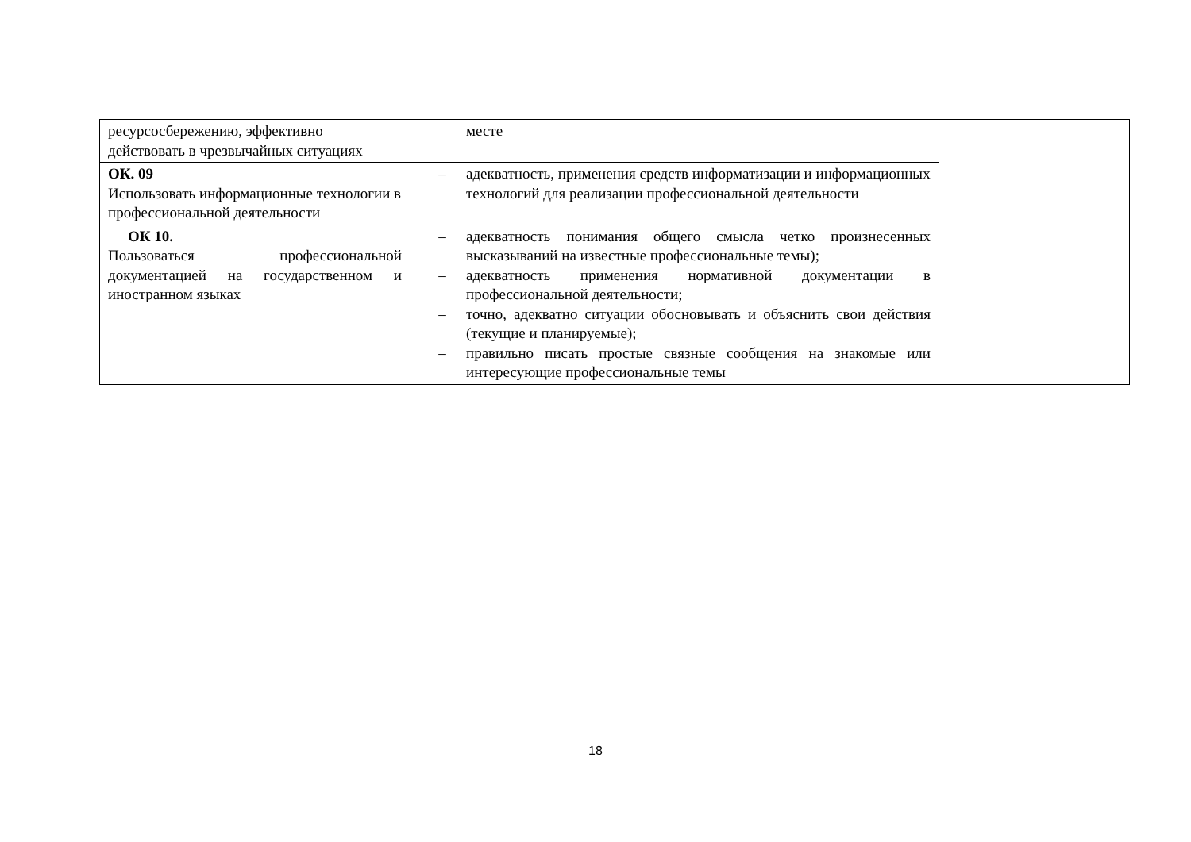| ресурсосбережению, эффективно действовать в чрезвычайных ситуациях | месте | |
| ОК. 09 Использовать информационные технологии в профессиональной деятельности | – адекватность, применения средств информатизации и информационных технологий для реализации профессиональной деятельности | |
| ОК 10. Пользоваться профессиональной документацией на государственном и иностранном языках | – адекватность понимания общего смысла четко произнесенных высказываний на известные профессиональные темы); – адекватность применения нормативной документации в профессиональной деятельности; – точно, адекватно ситуации обосновывать и объяснить свои действия (текущие и планируемые); – правильно писать простые связные сообщения на знакомые или интересующие профессиональные темы | |
18